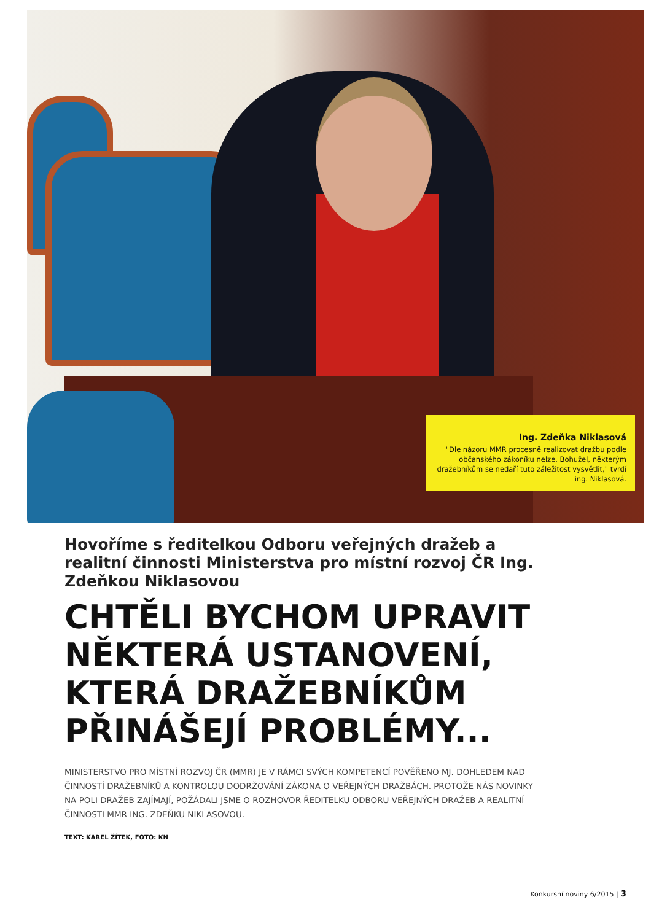Ing. Zdeňka Niklasová
"Dle názoru MMR procesně realizovat dražbu podle občanského zákoníku nelze. Bohužel, některým dražebníkům se nedaří tuto záležitost vysvětlit," tvrdí ing. Niklasová.
Hovoříme s ředitelkou Odboru veřejných dražeb a realitní činnosti Ministerstva pro místní rozvoj ČR Ing. Zdeňkou Niklasovou
CHTĚLI BYCHOM UPRAVIT NĚKTERÁ USTANOVENÍ, KTERÁ DRAŽEBNÍKŮM PŘINÁŠEJÍ PROBLÉMY...
MINISTERSTVO PRO MÍSTNÍ ROZVOJ ČR (MMR) JE V RÁMCI SVÝCH KOMPETENCÍ POVĚŘENO MJ. DOHLEDEM NAD ČINNOSTÍ DRAŽEBNÍKŮ A KONTROLOU DODRŽOVÁNÍ ZÁKONA O VEŘEJNÝCH DRAŽBÁCH. PROTOŽE NÁS NOVINKY NA POLI DRAŽEB ZAJÍMAJÍ, POŽÁDALI JSME O ROZHOVOR ŘEDITELKU ODBORU VEŘEJNÝCH DRAŽEB A REALITNÍ ČINNOSTI MMR ING. ZDEŇKU NIKLASOVOU.
TEXT: KAREL ŽÍTEK, FOTO: KN
Konkursní noviny 6/2015 | 3